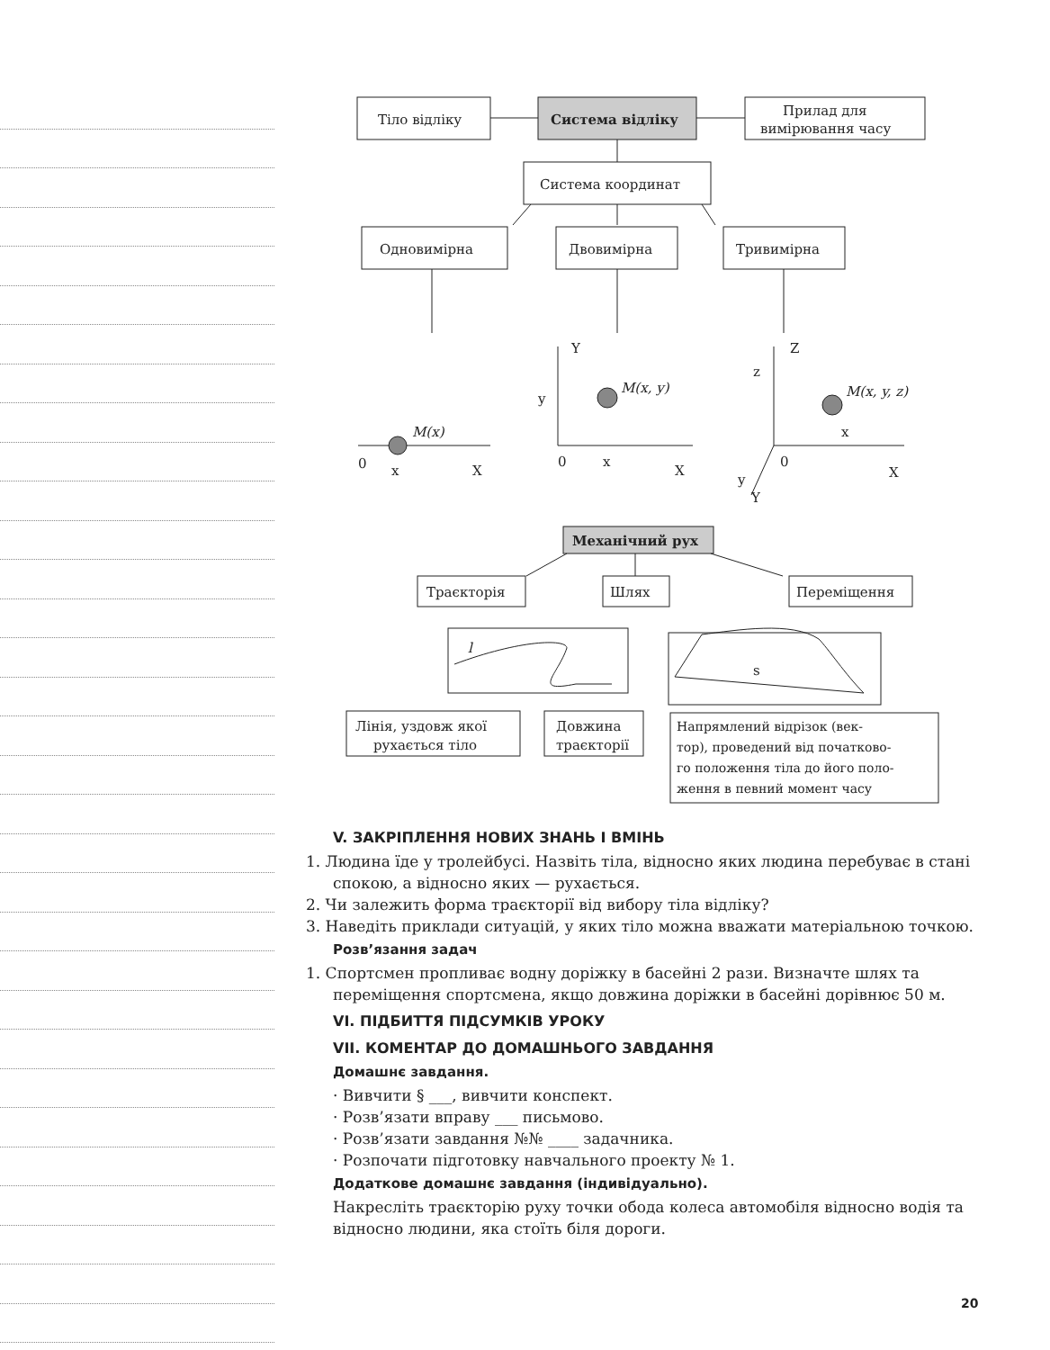Тіло відліку
Система відліку
Прилад для
вимірювання часу
Система координат
Одновимірна
Двовимірна
Тривимірна
M(x)
0
x
X
Y
M(x, y)
y
0
x
X
Z
z
M(x, y, z)
x
0
y
Y
X
Механічний рух
Траєкторія
Шлях
Переміщення
l
s
Лінія, уздовж якої
рухається тіло
Довжина
траєкторії
Напрямлений відрізок (век-
тор), проведений від початково-
го положення тіла до його поло-
ження в певний момент часу
V. ЗАКРІПЛЕННЯ НОВИХ ЗНАНЬ І ВМІНЬ
1. Людина їде у тролейбусі. Назвіть тіла, відносно яких людина перебуває в стані спокою, а відносно яких — рухається.
2. Чи залежить форма траєкторії від вибору тіла відліку?
3. Наведіть приклади ситуацій, у яких тіло можна вважати матеріальною точкою.
Розв’язання задач
1. Спортсмен пропливає водну доріжку в басейні 2 рази. Визначте шлях та переміщення спортсмена, якщо довжина доріжки в басейні дорівнює 50 м.
VI. ПІДБИТТЯ ПІДСУМКІВ УРОКУ
VII. КОМЕНТАР ДО ДОМАШНЬОГО ЗАВДАННЯ
Домашнє завдання.
· Вивчити § ___, вивчити конспект.
· Розв’язати вправу ___ письмово.
· Розв’язати завдання №№ ____ задачника.
· Розпочати підготовку навчального проекту № 1.
Додаткове домашнє завдання (індивідуально).
Накресліть траєкторію руху точки обода колеса автомобіля відносно водія та відносно людини, яка стоїть біля дороги.
20